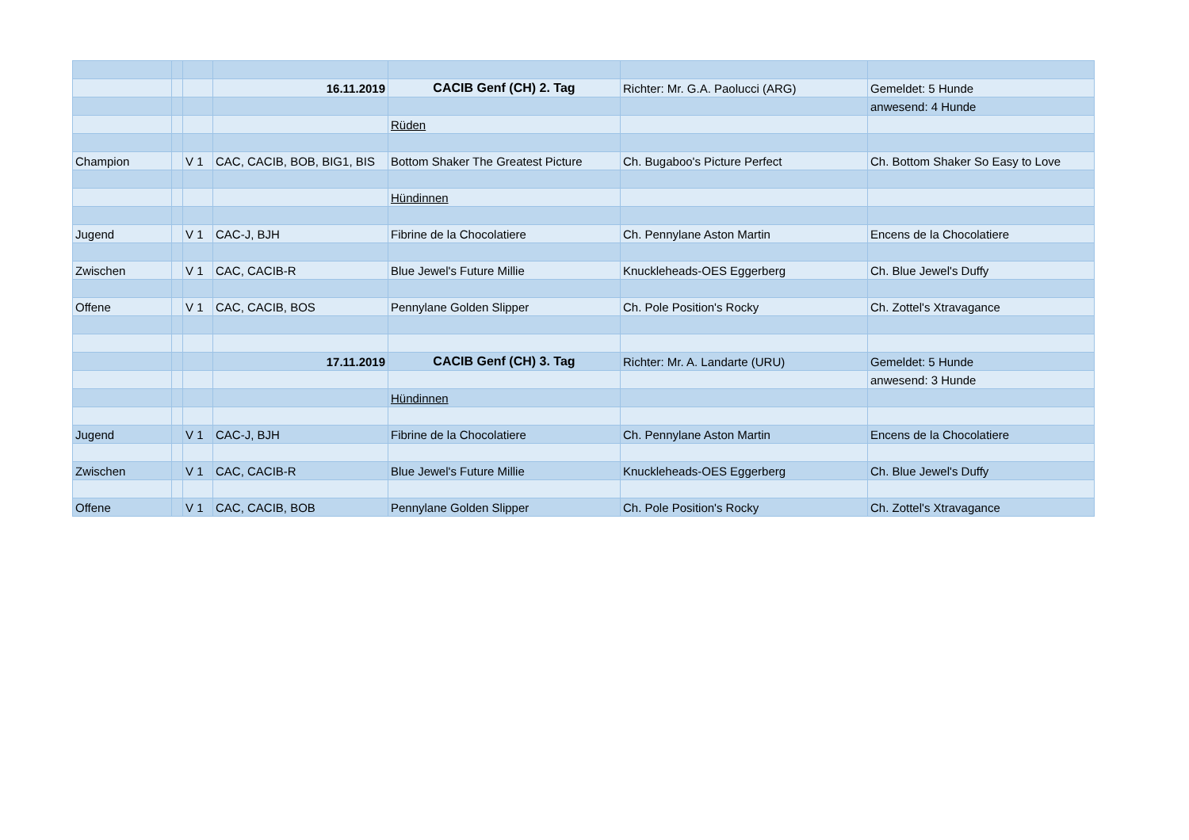| | | | 16.11.2019 | CACIB Genf (CH) 2. Tag | Richter: Mr. G.A. Paolucci (ARG) | Gemeldet: 5 Hunde |
| | | | | | | anwesend: 4 Hunde |
| | | | | Rüden | | |
| Champion | | V 1 | CAC, CACIB, BOB, BIG1, BIS | Bottom Shaker The Greatest Picture | Ch. Bugaboo's Picture Perfect | Ch. Bottom Shaker So Easy to Love |
| | | | | Hündinnen | | |
| Jugend | | V 1 | CAC-J, BJH | Fibrine de la Chocolatiere | Ch. Pennylane Aston Martin | Encens de la Chocolatiere |
| Zwischen | | V 1 | CAC, CACIB-R | Blue Jewel's Future Millie | Knuckleheads-OES Eggerberg | Ch. Blue Jewel's Duffy |
| Offene | | V 1 | CAC, CACIB, BOS | Pennylane Golden Slipper | Ch. Pole Position's Rocky | Ch. Zottel's Xtravagance |
| | | | 17.11.2019 | CACIB Genf (CH) 3. Tag | Richter: Mr. A. Landarte (URU) | Gemeldet: 5 Hunde |
| | | | | | | anwesend: 3 Hunde |
| | | | | Hündinnen | | |
| Jugend | | V 1 | CAC-J, BJH | Fibrine de la Chocolatiere | Ch. Pennylane Aston Martin | Encens de la Chocolatiere |
| Zwischen | | V 1 | CAC, CACIB-R | Blue Jewel's Future Millie | Knuckleheads-OES Eggerberg | Ch. Blue Jewel's Duffy |
| Offene | | V 1 | CAC, CACIB, BOB | Pennylane Golden Slipper | Ch. Pole Position's Rocky | Ch. Zottel's Xtravagance |